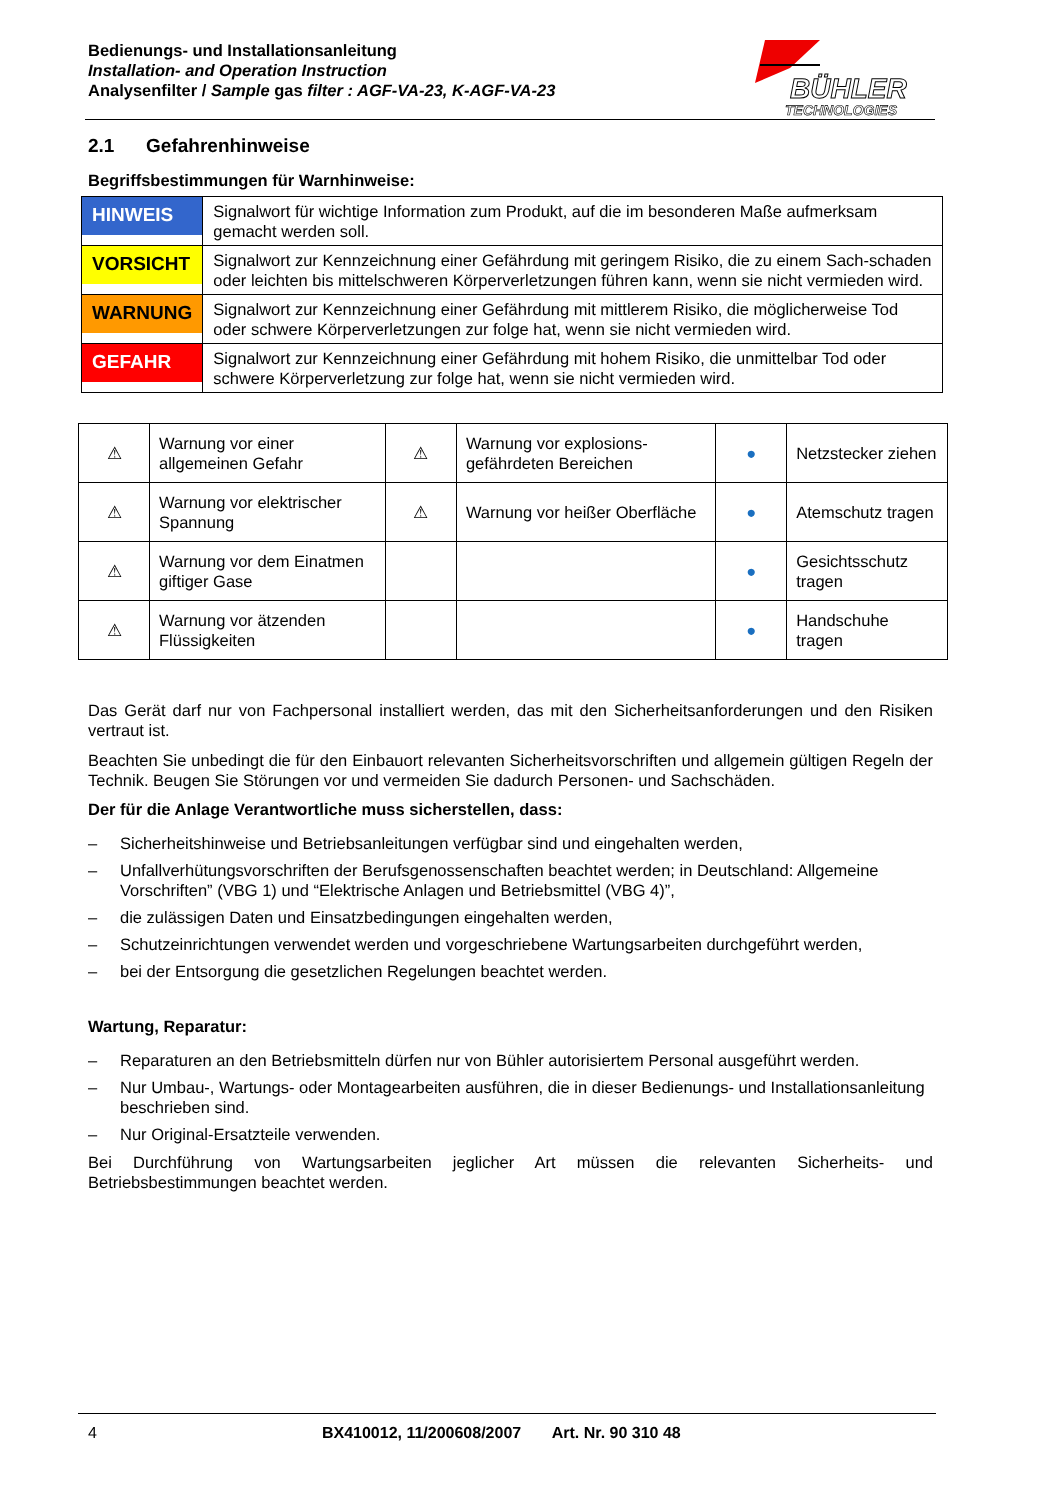Bedienungs- und Installationsanleitung
Installation- and Operation Instruction
Analysenfilter / Sample gas filter : AGF-VA-23, K-AGF-VA-23
BÜHLER
TECHNOLOGIES
2.1 Gefahrenhinweise
Begriffsbestimmungen für Warnhinweise:
| HINWEIS | Signalwort für wichtige Information zum Produkt, auf die im besonderen Maße aufmerksam gemacht werden soll. |
| VORSICHT | Signalwort zur Kennzeichnung einer Gefährdung mit geringem Risiko, die zu einem Sach-schaden oder leichten bis mittelschweren Körperverletzungen führen kann, wenn sie nicht vermieden wird. |
| WARNUNG | Signalwort zur Kennzeichnung einer Gefährdung mit mittlerem Risiko, die möglicherweise Tod oder schwere Körperverletzungen zur folge hat, wenn sie nicht vermieden wird. |
| GEFAHR | Signalwort zur Kennzeichnung einer Gefährdung mit hohem Risiko, die unmittelbar Tod oder schwere Körperverletzung zur folge hat, wenn sie nicht vermieden wird. |
| ⚠ | Warnung vor einer allgemeinen Gefahr | ⚠ | Warnung vor explosions-gefährdeten Bereichen | ● | Netzstecker ziehen |
| ⚠ | Warnung vor elektrischer Spannung | ⚠ | Warnung vor heißer Oberfläche | ● | Atemschutz tragen |
| ⚠ | Warnung vor dem Einatmen giftiger Gase | | | ● | Gesichtsschutz tragen |
| ⚠ | Warnung vor ätzenden Flüssigkeiten | | | ● | Handschuhe tragen |
Das Gerät darf nur von Fachpersonal installiert werden, das mit den Sicherheitsanforderungen und den Risiken vertraut ist.
Beachten Sie unbedingt die für den Einbauort relevanten Sicherheitsvorschriften und allgemein gültigen Regeln der Technik. Beugen Sie Störungen vor und vermeiden Sie dadurch Personen- und Sachschäden.
Der für die Anlage Verantwortliche muss sicherstellen, dass:
– Sicherheitshinweise und Betriebsanleitungen verfügbar sind und eingehalten werden,
– Unfallverhütungsvorschriften der Berufsgenossenschaften beachtet werden; in Deutschland: Allgemeine Vorschriften” (VBG 1) und “Elektrische Anlagen und Betriebsmittel (VBG 4)”,
– die zulässigen Daten und Einsatzbedingungen eingehalten werden,
– Schutzeinrichtungen verwendet werden und vorgeschriebene Wartungsarbeiten durchgeführt werden,
– bei der Entsorgung die gesetzlichen Regelungen beachtet werden.
Wartung, Reparatur:
– Reparaturen an den Betriebsmitteln dürfen nur von Bühler autorisiertem Personal ausgeführt werden.
– Nur Umbau-, Wartungs- oder Montagearbeiten ausführen, die in dieser Bedienungs- und Installationsanleitung beschrieben sind.
– Nur Original-Ersatzteile verwenden.
Bei Durchführung von Wartungsarbeiten jeglicher Art müssen die relevanten Sicherheits- und Betriebsbestimmungen beachtet werden.
4 BX410012, 11/200608/2007 Art. Nr. 90 310 48